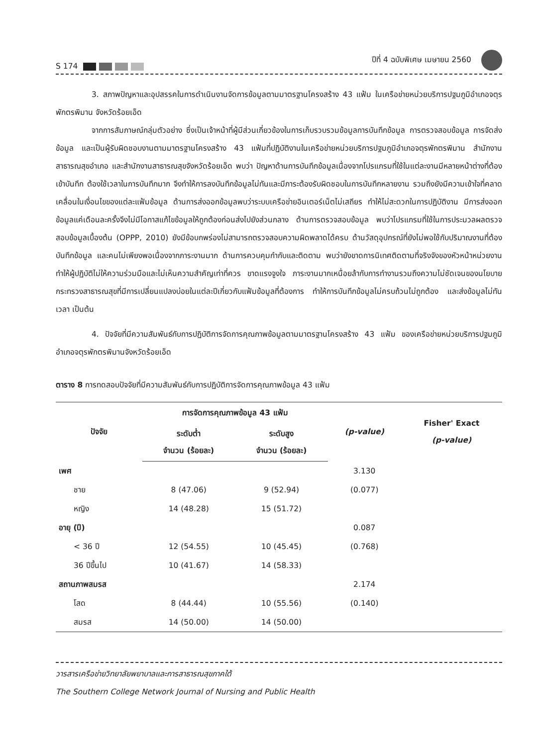S 174
ปีที่ 4 ฉบับพิเศษ เมษายน 2560
3. สภาพปัญหาและอุปสรรคในการดำเนินงานจัดการข้อมูลตามมาตรฐานโครงสร้าง 43 แฟ้ม ในเครือข่ายหน่วยบริการปฐมภูมิอำเภอจตุรพักตรพิมาน จังหวัดร้อยเอ็ด
จากการสัมภาษณ์กลุ่มตัวอย่าง ซึ่งเป็นเจ้าหน้าที่ผู้มีส่วนเกี่ยวข้องในการเก็บรวบรวมข้อมูลการบันทึกข้อมูล การตรวจสอบข้อมูล การจัดส่งข้อมูล และเป็นผู้รับผิดชอบงานตามมาตรฐานโครงสร้าง 43 แฟ้มที่ปฏิบัติงานในเครือข่ายหน่วยบริการปฐมภูมิอำเภอจตุรพักตรพิมาน สำนักงานสาธารณสุขอำเภอ และสำนักงานสาธารณสุขจังหวัดร้อยเอ็ด พบว่า ปัญหาด้านการบันทึกข้อมูลเนื่องจากโปรแกรมที่ใช้ในแต่ละงานมีหลายหน้าต่างที่ต้องเข้าบันทึก ต้องใช้เวลาในการบันทึกมาก จึงทำให้การลงบันทึกข้อมูลไม่ทันและมีภาระต้องรับผิดชอบในการบันทึกหลายงาน รวมถึงยังมีความเข้าใจที่คลาดเคลื่อนในเงื่อนไขของแต่ละแฟ้มข้อมูล ด้านการส่งออกข้อมูลพบว่าระบบเครือข่ายอินเตอร์เน็ตไม่เสถียร ทำให้ไม่สะดวกในการปฏิบัติงาน มีการส่งออกข้อมูลแค่เดือนละครั้งจึงไม่มีโอกาสแก้ไขข้อมูลให้ถูกต้องก่อนส่งไปยังส่วนกลาง ด้านการตรวจสอบข้อมูล พบว่าโปรแกรมที่ใช้ในการประมวลผลตรวจสอบข้อมูลเบื้องต้น (OPPP, 2010) ยังมีข้อบกพร่องไม่สามารถตรวจสอบความผิดพลาดได้ครบ ด้านวัสดุอุปกรณ์ที่ยังไม่พอใช้กับปริมาณงานที่ต้องบันทึกข้อมูล และคนไม่เพียงพอเนื่องจากภาระงานมาก ด้านการควบคุมกำกับและติดตาม พบว่ายังขาดการนิเทศติดตามที่จริงจังของหัวหน้าหน่วยงาน ทำให้ผู้ปฏิบัติไม่ให้ความร่วมมือและไม่เห็นความสำคัญเท่าที่ควร ขาดแรงจูงใจ ภาระงานมากเหนื่อยล้ากับการทำงานรวมถึงความไม่ชัดเจนของนโยบายกระทรวงสาธารณสุขที่มีการเปลี่ยนแปลงบ่อยในแต่ละปีเกี่ยวกับแฟ้มข้อมูลที่ต้องการ ทำให้การบันทึกข้อมูลไม่ครบถ้วนไม่ถูกต้อง และส่งข้อมูลไม่ทันเวลา เป็นต้น
4. ปัจจัยที่มีความสัมพันธ์กับการปฏิบัติการจัดการคุณภาพข้อมูลตามมาตรฐานโครงสร้าง 43 แฟ้ม ของเครือข่ายหน่วยบริการปฐมภูมิอำเภอจตุรพักตรพิมานจังหวัดร้อยเอ็ด
ตาราง 8 การทดสอบปัจจัยที่มีความสัมพันธ์กับการปฏิบัติการจัดการคุณภาพข้อมูล 43 แฟ้ม
| ปัจจัย | การจัดการคุณภาพข้อมูล 43 แฟ้ม | | (p-value) | Fisher' Exact (p-value) |
| --- | --- | --- | --- | --- |
| | ระดับต่ำ จำนวน (ร้อยละ) | ระดับสูง จำนวน (ร้อยละ) | | |
| เพศ | | | 3.130 | |
| ชาย | 8 (47.06) | 9 (52.94) | (0.077) | |
| หญิง | 14 (48.28) | 15 (51.72) | | |
| อายุ (ปี) | | | 0.087 | |
| < 36 ปี | 12 (54.55) | 10 (45.45) | (0.768) | |
| 36 ปีขึ้นไป | 10 (41.67) | 14 (58.33) | | |
| สถานภาพสมรส | | | 2.174 | |
| โสด | 8 (44.44) | 10 (55.56) | (0.140) | |
| สมรส | 14 (50.00) | 14 (50.00) | | |
วารสารเครือข่ายวิทยาลัยพยาบาลและการสาธารณสุขภาคใต้
The Southern College Network Journal of Nursing and Public Health